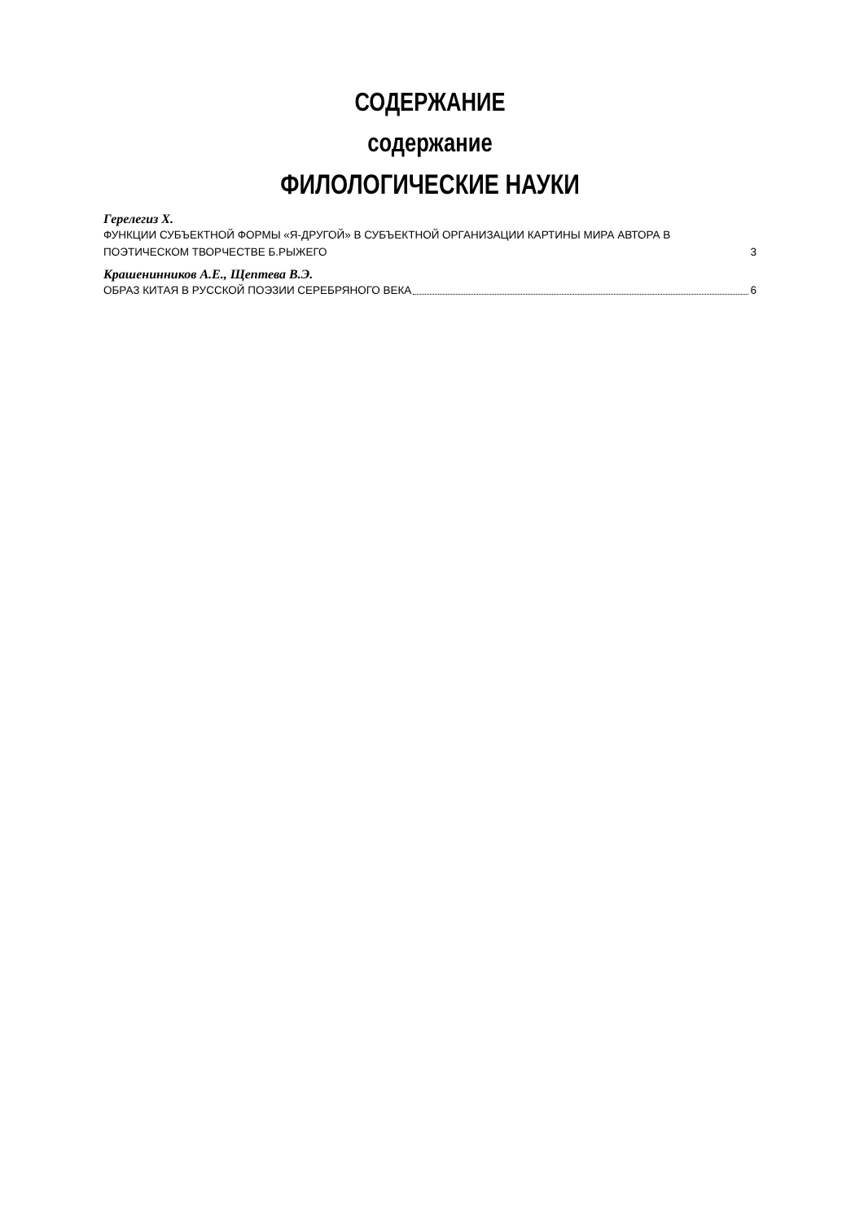СОДЕРЖАНИЕ
содержание
ФИЛОЛОГИЧЕСКИЕ НАУКИ
Герелегиз Х.
ФУНКЦИИ СУБЪЕКТНОЙ ФОРМЫ «Я-ДРУГОЙ» В СУБЪЕКТНОЙ ОРГАНИЗАЦИИ КАРТИНЫ МИРА АВТОРА В ПОЭТИЧЕСКОМ ТВОРЧЕСТВЕ Б.РЫЖЕГО 3
Крашенинников А.Е., Щептева В.Э.
ОБРАЗ КИТАЯ В РУССКОЙ ПОЭЗИИ СЕРЕБРЯНОГО ВЕКА 6